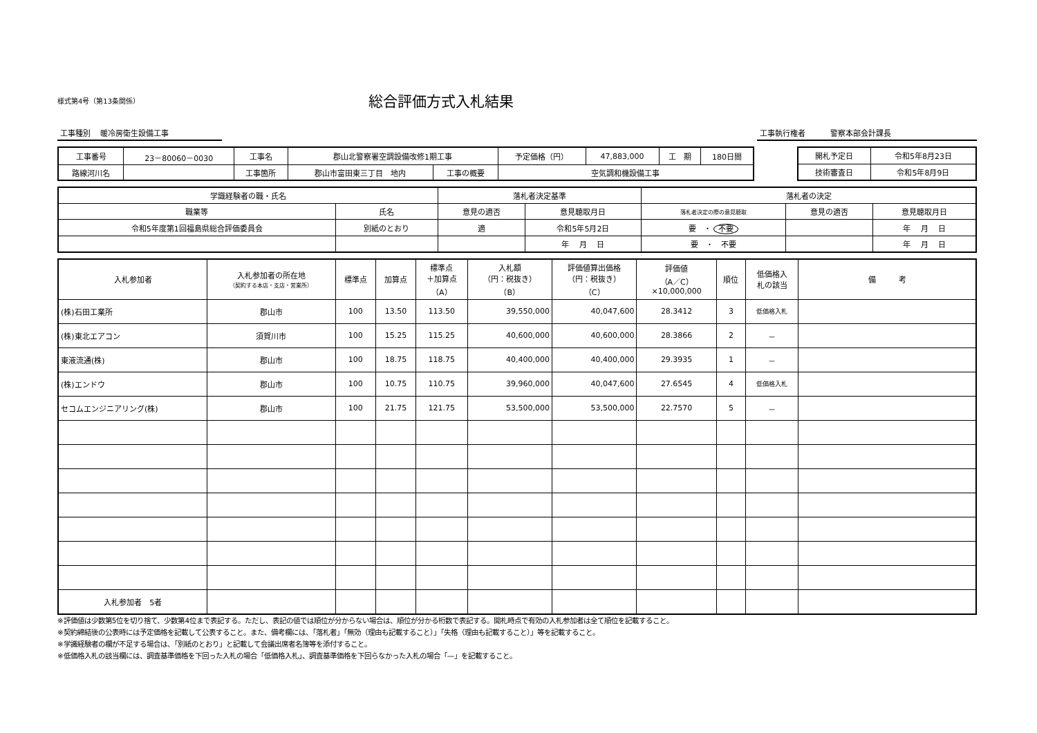様式第4号（第13条関係）
総合評価方式入札結果
工事種別　 暖冷房衛生設備工事 工事執行権者　　　 警察本部会計課長
| 工事番号 | 23－80060－0030 | 工事名 | 郡山北警察署空調設備改修1期工事 | | 予定価格（円） | 47,883,000 | 工 期 | 180日間 |
| 路線河川名 | | 工事箇所 | 郡山市富田東三丁目 地内 | 工事の概要 | 空気調和機設備工事 | | | |
| 開札予定日 | 令和5年8月23日 |
| 技術審査日 | 令和5年8月9日 |
| 学識経験者の職・氏名 | | 落札者決定基準 | | 落札者の決定 | | |
| 職業等 | 氏名 | 意見の適否 | 意見聴取月日 | 落札者決定の際の意見聴取 | 意見の適否 | 意見聴取月日 |
| 令和5年度第1回福島県総合評価委員会 | 別紙のとおり | 適 | 令和5年5月2日 | 要 ・ 不要 | | 年 月 日 |
| | | | 年 月 日 | 要 ・ 不要 | | 年 月 日 |
| 入札参加者 | 入札参加者の所在地 （契約する本店・支店・営業所） | 標準点 | 加算点 | 標準点 ＋加算点 （A） | 入札額 （円：税抜き） （B） | 評価値算出価格 （円：税抜き） （C） | 評価値 （A／C） ×10,000,000 | 順位 | 低価格入 札の該当 | 備 考 |
| --- | --- | --- | --- | --- | --- | --- | --- | --- | --- | --- |
| (株)石田工業所 | 郡山市 | 100 | 13.50 | 113.50 | 39,550,000 | 40,047,600 | 28.3412 | 3 | 低価格入札 | |
| (株)東北エアコン | 須賀川市 | 100 | 15.25 | 115.25 | 40,600,000 | 40,600,000 | 28.3866 | 2 | － | |
| 東液流通(株) | 郡山市 | 100 | 18.75 | 118.75 | 40,400,000 | 40,400,000 | 29.3935 | 1 | － | |
| (株)エンドウ | 郡山市 | 100 | 10.75 | 110.75 | 39,960,000 | 40,047,600 | 27.6545 | 4 | 低価格入札 | |
| セコムエンジニアリング(株) | 郡山市 | 100 | 21.75 | 121.75 | 53,500,000 | 53,500,000 | 22.7570 | 5 | － | |
| 入札参加者 5者 | | | | | | | | | | |
※評価値は少数第5位を切り捨て、少数第4位まで表記する。ただし、表記の値では順位が分からない場合は、順位が分かる桁数で表記する。開札時点で有効の入札参加者は全て順位を記載すること。
※契約締結後の公表時には予定価格を記載して公表すること。また、備考欄には、「落札者」「無効（理由も記載すること）」「失格（理由も記載すること）」等を記載すること。
※学識経験者の欄が不足する場合は、「別紙のとおり」と記載して会議出席者名簿等を添付すること。
※低価格入札の該当欄には、調査基準価格を下回った入札の場合「低価格入札」、調査基準価格を下回らなかった入札の場合「—」を記載すること。